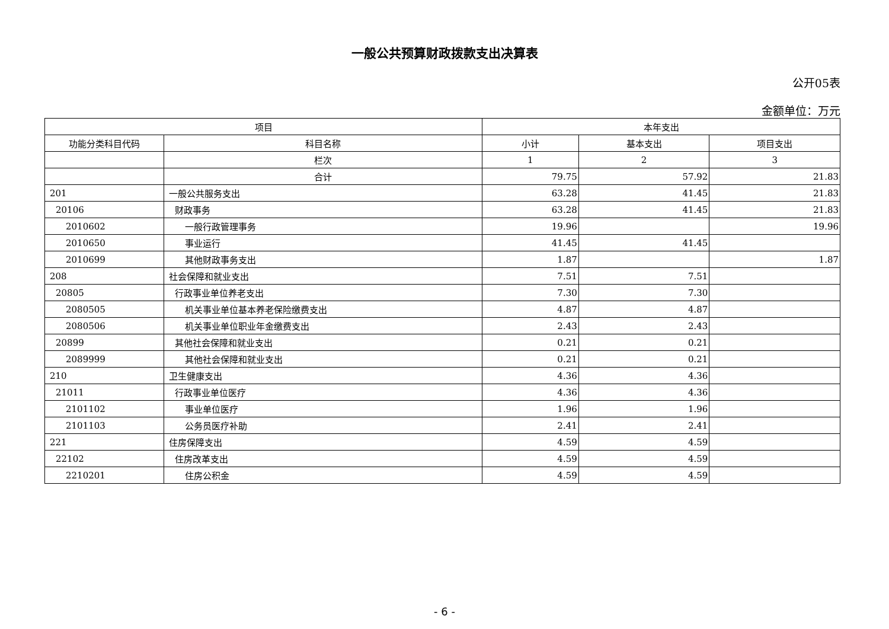一般公共预算财政拨款支出决算表
公开05表
金额单位：万元
| 项目 | | 本年支出 | | |
| --- | --- | --- | --- | --- |
| 功能分类科目代码 | 科目名称 | 小计 | 基本支出 | 项目支出 |
| | 栏次 | 1 | 2 | 3 |
| | 合计 | 79.75 | 57.92 | 21.83 |
| 201 | 一般公共服务支出 | 63.28 | 41.45 | 21.83 |
| 20106 | 财政事务 | 63.28 | 41.45 | 21.83 |
| 2010602 | 一般行政管理事务 | 19.96 | | 19.96 |
| 2010650 | 事业运行 | 41.45 | 41.45 | |
| 2010699 | 其他财政事务支出 | 1.87 | | 1.87 |
| 208 | 社会保障和就业支出 | 7.51 | 7.51 | |
| 20805 | 行政事业单位养老支出 | 7.30 | 7.30 | |
| 2080505 | 机关事业单位基本养老保险缴费支出 | 4.87 | 4.87 | |
| 2080506 | 机关事业单位职业年金缴费支出 | 2.43 | 2.43 | |
| 20899 | 其他社会保障和就业支出 | 0.21 | 0.21 | |
| 2089999 | 其他社会保障和就业支出 | 0.21 | 0.21 | |
| 210 | 卫生健康支出 | 4.36 | 4.36 | |
| 21011 | 行政事业单位医疗 | 4.36 | 4.36 | |
| 2101102 | 事业单位医疗 | 1.96 | 1.96 | |
| 2101103 | 公务员医疗补助 | 2.41 | 2.41 | |
| 221 | 住房保障支出 | 4.59 | 4.59 | |
| 22102 | 住房改革支出 | 4.59 | 4.59 | |
| 2210201 | 住房公积金 | 4.59 | 4.59 | |
- 6 -